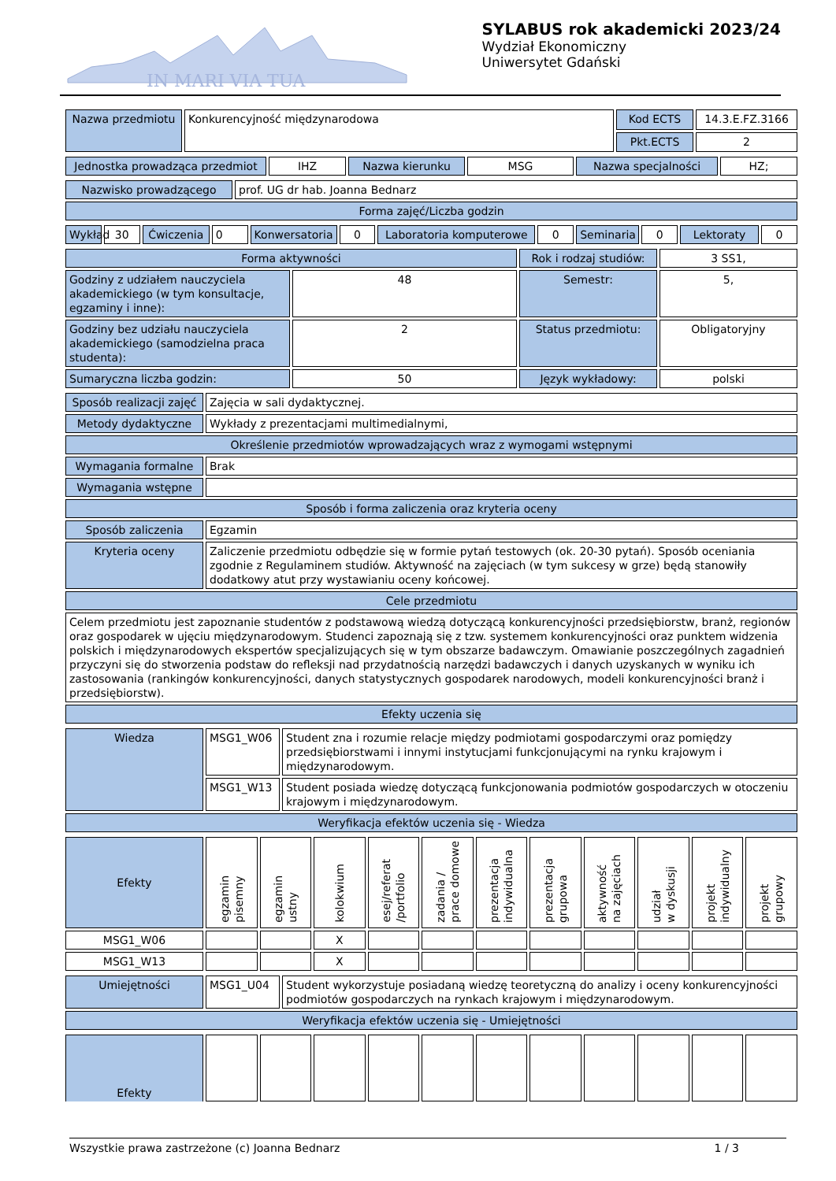IN MARI VIA TUA
SYLABUS rok akademicki 2023/24
Wydział Ekonomiczny
Uniwersytet Gdański
| Nazwa przedmiotu | Konkurencyjność międzynarodowa | Kod ECTS | 14.3.E.FZ.3166 |
| | | Pkt.ECTS | 2 |
| Jednostka prowadząca przedmiot | IHZ | Nazwa kierunku | MSG | Nazwa specjalności | HZ; |
| Nazwisko prowadzącego | prof. UG dr hab. Joanna Bednarz |
| Forma zajęć/Liczba godzin | |
| Wykład | 30 | Ćwiczenia | 0 | Konwersatoria | 0 | Laboratoria komputerowe | 0 | Seminaria | 0 | Lektoraty | 0 |
| Forma aktywności | | Rok i rodzaj studiów: | 3 SS1, |
| Godziny z udziałem nauczyciela akademickiego (w tym konsultacje, egzaminy i inne): | 48 | Semestr: | 5, |
| Godziny bez udziału nauczyciela akademickiego (samodzielna praca studenta): | 2 | Status przedmiotu: | Obligatoryjny |
| Sumaryczna liczba godzin: | 50 | Język wykładowy: | polski |
| Sposób realizacji zajęć | Zajęcia w sali dydaktycznej. |
| Metody dydaktyczne | Wykłady z prezentacjami multimedialnymi, |
| Określenie przedmiotów wprowadzających wraz z wymogami wstępnymi | |
| Wymagania formalne | Brak |
| Wymagania wstępne | |
| Sposób i forma zaliczenia oraz kryteria oceny | |
| Sposób zaliczenia | Egzamin |
| Kryteria oceny | Zaliczenie przedmiotu odbędzie się w formie pytań testowych (ok. 20-30 pytań). Sposób oceniania zgodnie z Regulaminem studiów. Aktywność na zajęciach (w tym sukcesy w grze) będą stanowiły dodatkowy atut przy wystawianiu oceny końcowej. |
| Cele przedmiotu | |
| Celem przedmiotu jest zapoznanie studentów z podstawową wiedzą dotyczącą konkurencyjności przedsiębiorstw, branż, regionów oraz gospodarek w ujęciu międzynarodowym. Studenci zapoznają się z tzw. systemem konkurencyjności oraz punktem widzenia polskich i międzynarodowych ekspertów specjalizujących się w tym obszarze badawczym. Omawianie poszczególnych zagadnień przyczyni się do stworzenia podstaw do refleksji nad przydatnością narzędzi badawczych i danych uzyskanych w wyniku ich zastosowania (rankingów konkurencyjności, danych statystycznych gospodarek narodowych, modeli konkurencyjności branż i przedsiębiorstw). | |
| Efekty uczenia się | |
| Wiedza | MSG1_W06 | Student zna i rozumie relacje między podmiotami gospodarczymi oraz pomiędzy przedsiębiorstwami i innymi instytucjami funkcjonującymi na rynku krajowym i międzynarodowym. |
| | MSG1_W13 | Student posiada wiedzę dotyczącą funkcjonowania podmiotów gospodarczych w otoczeniu krajowym i międzynarodowym. |
| Weryfikacja efektów uczenia się - Wiedza | | |
| Efekty | egzamin pisemny | egzamin ustny | kolokwium | esej/referat /portfolio | zadania / prace domowe | prezentacja indywidualna | prezentacja grupowa | aktywność na zajęciach | udział w dyskusji | projekt indywidualny | projekt grupowy |
| MSG1_W06 | | | X | | | | | | | | |
| MSG1_W13 | | | X | | | | | | | | |
| Umiejętności | MSG1_U04 | Student wykorzystuje posiadaną wiedzę teoretyczną do analizy i oceny konkurencyjności podmiotów gospodarczych na rynkach krajowym i międzynarodowym. |
| Weryfikacja efektów uczenia się - Umiejętności | | |
| Efekty | | | | | | | | | | | |
Wszystkie prawa zastrzeżone (c) Joanna Bednarz 1 / 3